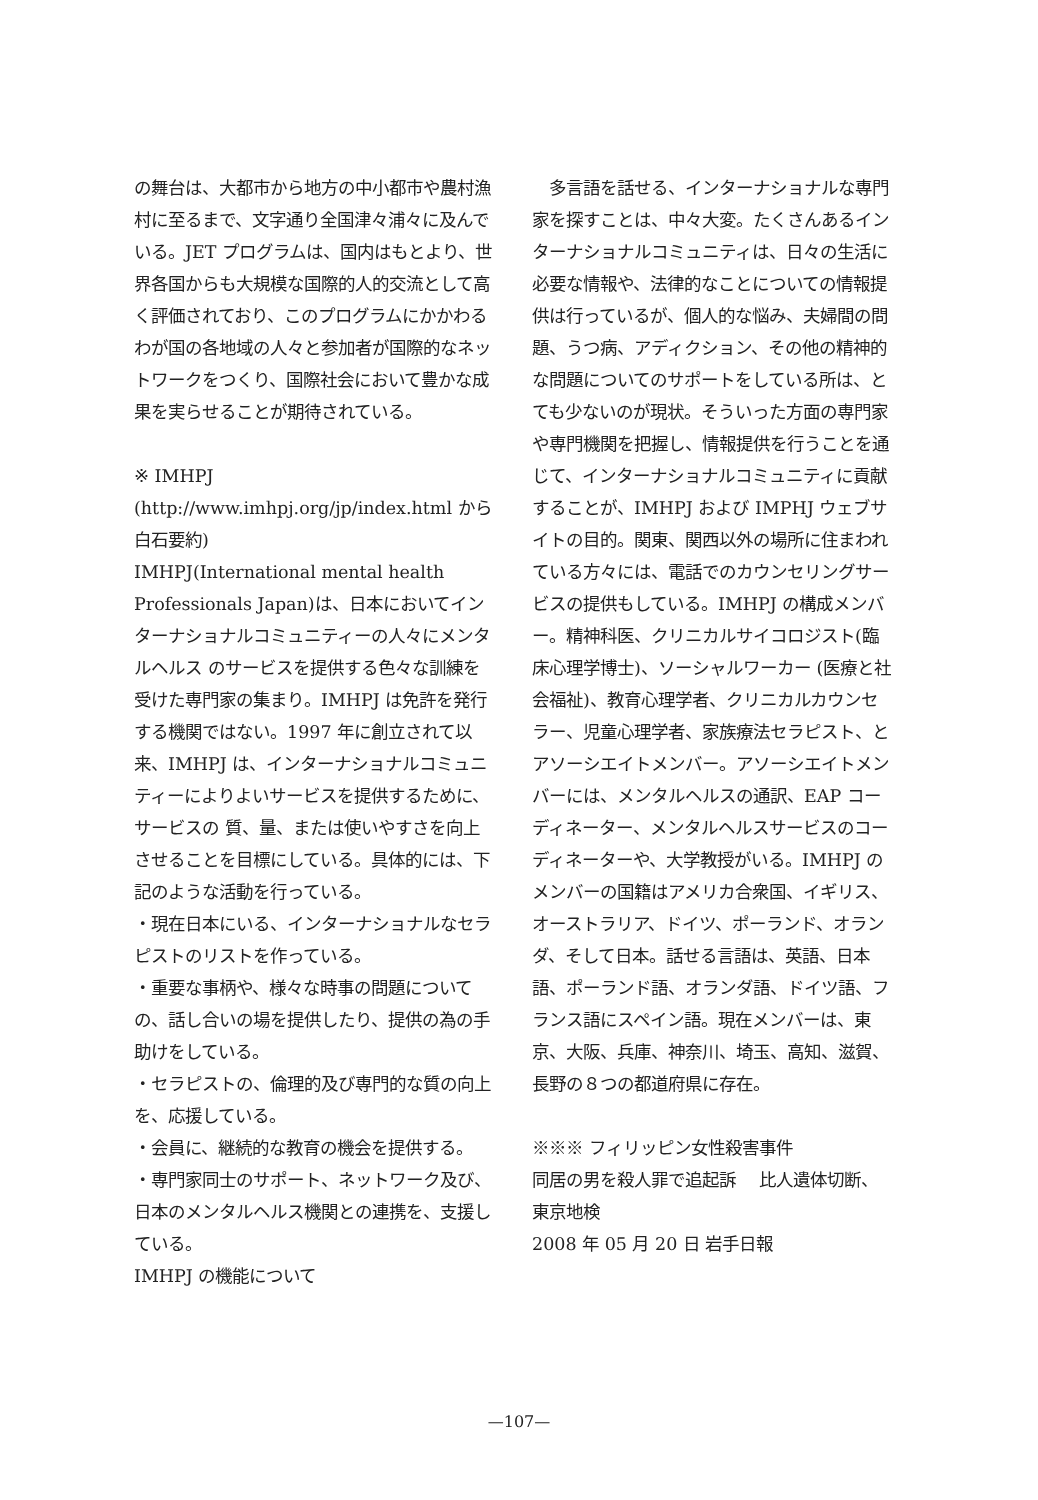の舞台は、大都市から地方の中小都市や農村漁村に至るまで、文字通り全国津々浦々に及んでいる。JET プログラムは、国内はもとより、世界各国からも大規模な国際的人的交流として高く評価されており、このプログラムにかかわるわが国の各地域の人々と参加者が国際的なネットワークをつくり、国際社会において豊かな成果を実らせることが期待されている。
※ IMHPJ (http://www.imhpj.org/jp/index.html から白石要約)
IMHPJ(International mental health Professionals Japan)は、日本においてインターナショナルコミュニティーの人々にメンタルヘルス のサービスを提供する色々な訓練を受けた専門家の集まり。IMHPJ は免許を発行する機関ではない。1997 年に創立されて以来、IMHPJ は、インターナショナルコミュニティーによりよいサービスを提供するために、サービスの 質、量、または使いやすさを向上させることを目標にしている。具体的には、下記のような活動を行っている。
・現在日本にいる、インターナショナルなセラピストのリストを作っている。
・重要な事柄や、様々な時事の問題についての、話し合いの場を提供したり、提供の為の手助けをしている。
・セラピストの、倫理的及び専門的な質の向上を、応援している。
・会員に、継続的な教育の機会を提供する。
・専門家同士のサポート、ネットワーク及び、日本のメンタルヘルス機関との連携を、支援している。
IMHPJ の機能について
　多言語を話せる、インターナショナルな専門家を探すことは、中々大変。たくさんあるインターナショナルコミュニティは、日々の生活に必要な情報や、法律的なことについての情報提供は行っているが、個人的な悩み、夫婦間の問題、うつ病、アディクション、その他の精神的な問題についてのサポートをしている所は、とても少ないのが現状。そういった方面の専門家や専門機関を把握し、情報提供を行うことを通じて、インターナショナルコミュニティに貢献することが、IMHPJ および IMPHJ ウェブサイトの目的。関東、関西以外の場所に住まわれている方々には、電話でのカウンセリングサービスの提供もしている。IMHPJ の構成メンバー。精神科医、クリニカルサイコロジスト(臨床心理学博士)、ソーシャルワーカー (医療と社会福祉)、教育心理学者、クリニカルカウンセラー、児童心理学者、家族療法セラピスト、とアソーシエイトメンバー。アソーシエイトメンバーには、メンタルヘルスの通訳、EAP コーディネーター、メンタルヘルスサービスのコーディネーターや、大学教授がいる。IMHPJ のメンバーの国籍はアメリカ合衆国、イギリス、オーストラリア、ドイツ、ポーランド、オランダ、そして日本。話せる言語は、英語、日本語、ポーランド語、オランダ語、ドイツ語、フランス語にスペイン語。現在メンバーは、東京、大阪、兵庫、神奈川、埼玉、高知、滋賀、長野の８つの都道府県に存在。
※※※ フィリッピン女性殺害事件
同居の男を殺人罪で追起訴　 比人遺体切断、東京地検
2008 年 05 月 20 日 岩手日報
—107—